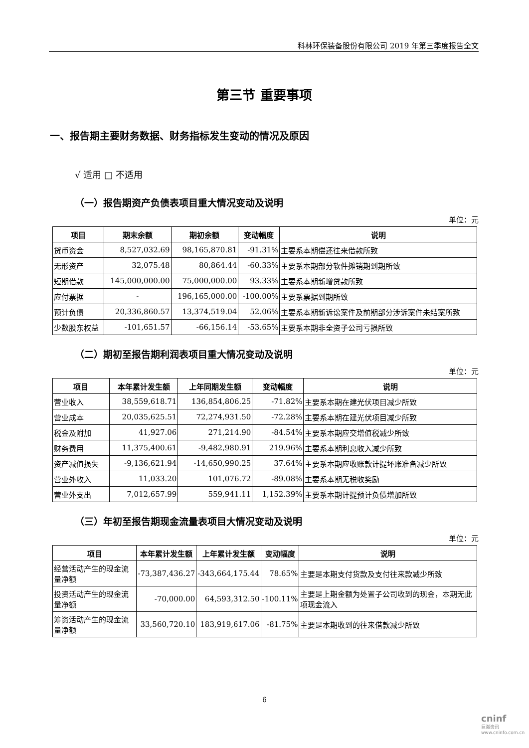科林环保装备股份有限公司 2019 年第三季度报告全文
第三节 重要事项
一、报告期主要财务数据、财务指标发生变动的情况及原因
√ 适用 □ 不适用
（一）报告期资产负债表项目重大情况变动及说明
单位：元
| 项目 | 期末余额 | 期初余额 | 变动幅度 | 说明 |
| --- | --- | --- | --- | --- |
| 货币资金 | 8,527,032.69 | 98,165,870.81 | -91.31% | 主要系本期偿还往来借款所致 |
| 无形资产 | 32,075.48 | 80,864.44 | -60.33% | 主要系本期部分软件摊销期到期所致 |
| 短期借款 | 145,000,000.00 | 75,000,000.00 | 93.33% | 主要系本期新增贷款所致 |
| 应付票据 | - | 196,165,000.00 | -100.00% | 主要系票据到期所致 |
| 预计负债 | 20,336,860.57 | 13,374,519.04 | 52.06% | 主要系本期新诉讼案件及前期部分涉诉案件未结案所致 |
| 少数股东权益 | -101,651.57 | -66,156.14 | -53.65% | 主要系本期非全资子公司亏损所致 |
（二）期初至报告期利润表项目重大情况变动及说明
单位：元
| 项目 | 本年累计发生额 | 上年同期发生额 | 变动幅度 | 说明 |
| --- | --- | --- | --- | --- |
| 营业收入 | 38,559,618.71 | 136,854,806.25 | -71.82% | 主要系本期在建光伏项目减少所致 |
| 营业成本 | 20,035,625.51 | 72,274,931.50 | -72.28% | 主要系本期在建光伏项目减少所致 |
| 税金及附加 | 41,927.06 | 271,214.90 | -84.54% | 主要系本期应交增值税减少所致 |
| 财务费用 | 11,375,400.61 | -9,482,980.91 | 219.96% | 主要系本期利息收入减少所致 |
| 资产减值损失 | -9,136,621.94 | -14,650,990.25 | 37.64% | 主要系本期应收账款计提坏账准备减少所致 |
| 营业外收入 | 11,033.20 | 101,076.72 | -89.08% | 主要系本期无税收奖励 |
| 营业外支出 | 7,012,657.99 | 559,941.11 | 1,152.39% | 主要系本期计提预计负债增加所致 |
（三）年初至报告期现金流量表项目大情况变动及说明
单位：元
| 项目 | 本年累计发生额 | 上年累计发生额 | 变动幅度 | 说明 |
| --- | --- | --- | --- | --- |
| 经营活动产生的现金流量净额 | -73,387,436.27 | -343,664,175.44 | 78.65% | 主要是本期支付货款及支付往来款减少所致 |
| 投资活动产生的现金流量净额 | -70,000.00 | 64,593,312.50 | -100.11% | 主要是上期金额为处置子公司收到的现金，本期无此项现金流入 |
| 筹资活动产生的现金流量净额 | 33,560,720.10 | 183,919,617.06 | -81.75% | 主要是本期收到的往来借款减少所致 |
6
cninf
巨潮资讯 www.cninfo.com.cn